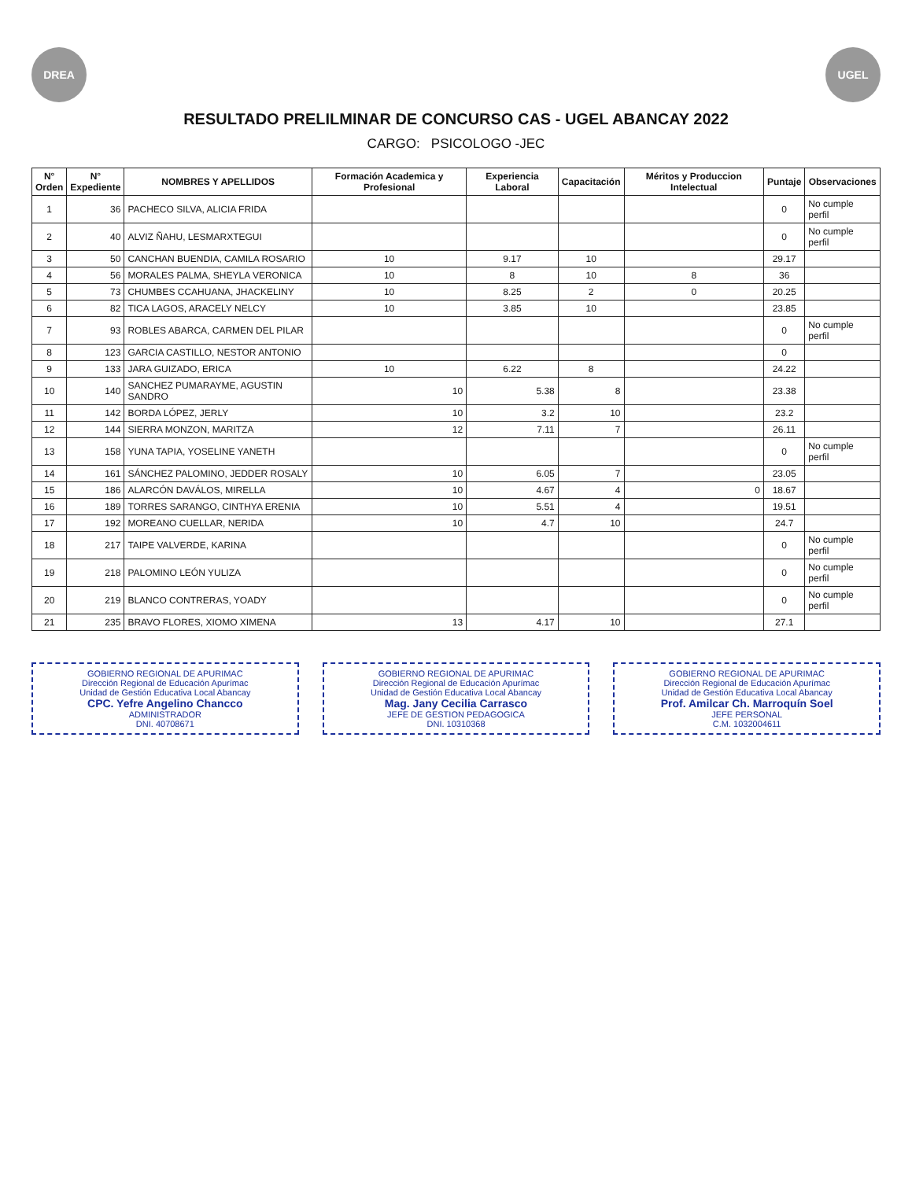DREA UGEL
RESULTADO PRELILMINAR DE CONCURSO CAS - UGEL ABANCAY 2022
CARGO: PSICOLOGO -JEC
| N° Orden | N° Expediente | NOMBRES Y APELLIDOS | Formación Academica y Profesional | Experiencia Laboral | Capacitación | Méritos y Produccion Intelectual | Puntaje | Observaciones |
| --- | --- | --- | --- | --- | --- | --- | --- | --- |
| 1 | 36 | PACHECO SILVA, ALICIA FRIDA | | | | | 0 | No cumple perfil |
| 2 | 40 | ALVIZ ÑAHU, LESMARXTEGUI | | | | | 0 | No cumple perfil |
| 3 | 50 | CANCHAN BUENDIA, CAMILA ROSARIO | 10 | 9.17 | 10 | | 29.17 | |
| 4 | 56 | MORALES PALMA, SHEYLA VERONICA | 10 | 8 | 10 | 8 | 36 | |
| 5 | 73 | CHUMBES CCAHUANA, JHACKELINY | 10 | 8.25 | 2 | 0 | 20.25 | |
| 6 | 82 | TICA LAGOS, ARACELY NELCY | 10 | 3.85 | 10 | | 23.85 | |
| 7 | 93 | ROBLES ABARCA, CARMEN DEL PILAR | | | | | 0 | No cumple perfil |
| 8 | 123 | GARCIA CASTILLO, NESTOR ANTONIO | | | | | 0 | |
| 9 | 133 | JARA GUIZADO, ERICA | 10 | 6.22 | 8 | | 24.22 | |
| 10 | 140 | SANCHEZ PUMARAYME, AGUSTIN SANDRO | 10 | 5.38 | 8 | | 23.38 | |
| 11 | 142 | BORDA LÓPEZ, JERLY | 10 | 3.2 | 10 | | 23.2 | |
| 12 | 144 | SIERRA MONZON, MARITZA | 12 | 7.11 | 7 | | 26.11 | |
| 13 | 158 | YUNA TAPIA, YOSELINE YANETH | | | | | 0 | No cumple perfil |
| 14 | 161 | SÁNCHEZ PALOMINO, JEDDER ROSALY | 10 | 6.05 | 7 | | 23.05 | |
| 15 | 186 | ALARCÓN DAVÁLOS, MIRELLA | 10 | 4.67 | 4 | 0 | 18.67 | |
| 16 | 189 | TORRES SARANGO, CINTHYA ERENIA | 10 | 5.51 | 4 | | 19.51 | |
| 17 | 192 | MOREANO CUELLAR, NERIDA | 10 | 4.7 | 10 | | 24.7 | |
| 18 | 217 | TAIPE VALVERDE, KARINA | | | | | 0 | No cumple perfil |
| 19 | 218 | PALOMINO LEÓN YULIZA | | | | | 0 | No cumple perfil |
| 20 | 219 | BLANCO CONTRERAS, YOADY | | | | | 0 | No cumple perfil |
| 21 | 235 | BRAVO FLORES, XIOMO XIMENA | 13 | 4.17 | 10 | | 27.1 | |
GOBIERNO REGIONAL DE APURIMAC
Dirección Regional de Educación Apurímac
Unidad de Gestión Educativa Local Abancay
CPC. Yefre Angelino Chancco
ADMINISTRADOR
DNI. 40708671
GOBIERNO REGIONAL DE APURIMAC
Dirección Regional de Educación Apurímac
Unidad de Gestión Educativa Local Abancay
Mag. Jany Cecilia Carrasco
JEFE DE GESTION PEDAGOGICA
DNI. 10310368
GOBIERNO REGIONAL DE APURIMAC
Dirección Regional de Educación Apurímac
Unidad de Gestión Educativa Local Abancay
Prof. Amilcar Ch. Marroquín Soel
JEFE PERSONAL
C.M. 1032004611